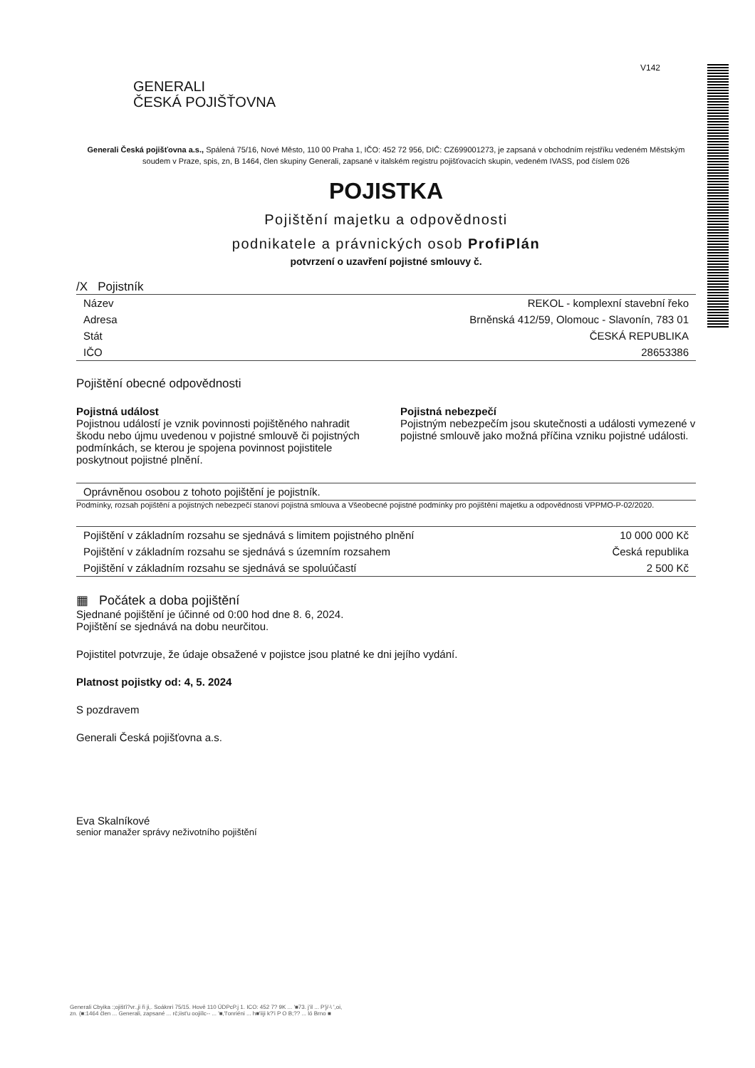V142
GENERALI
ČESKÁ POJIŠŤOVNA
Generali Česká pojišťovna a.s., Spálená 75/16, Nové Město, 110 00 Praha 1, IČO: 452 72 956, DIČ: CZ699001273, je zapsaná v obchodním rejstříku vedeném Městským soudem v Praze, spis, zn, B 1464, člen skupiny Generali, zapsané v italském registru pojišťovacích skupin, vedeném IVASS, pod číslem 026
POJISTKA
Pojištění majetku a odpovědnosti
podnikatele a právnických osob ProfiPlán
potvrzení o uzavření pojistné smlouvy č.
/X Pojistník
| Název | REKOL - komplexní stavební řeko |
| Adresa | Brněnská 412/59, Olomouc - Slavonín, 783 01 |
| Stát | ČESKÁ REPUBLIKA |
| IČO | 28653386 |
Pojištění obecné odpovědnosti
Pojistná událost
Pojistnou událostí je vznik povinnosti pojištěného nahradit škodu nebo újmu uvedenou v pojistné smlouvě či pojistných podmínkách, se kterou je spojena povinnost pojistitele poskytnout pojistné plnění.
Pojistná nebezpečí
Pojistným nebezpečím jsou skutečnosti a události vymezené v pojistné smlouvě jako možná příčina vzniku pojistné události.
| Oprávněnou osobou z tohoto pojištění je pojistník. |
Podmínky, rozsah pojištění a pojistných nebezpečí stanoví pojistná smlouva a Všeobecné pojistné podmínky pro pojištění majetku a odpovědnosti VPPMO-P-02/2020.
| Pojištění v základním rozsahu se sjednává s limitem pojistného plnění | 10 000 000 Kč |
| Pojištění v základním rozsahu se sjednává s územním rozsahem | Česká republika |
| Pojištění v základním rozsahu se sjednává se spoluúčastí | 2 500 Kč |
▦ Počátek a doba pojištění
Sjednané pojištění je účinné od 0:00 hod dne 8. 6, 2024.
Pojištění se sjednává na dobu neurčitou.
Pojistitel potvrzuje, že údaje obsažené v pojistce jsou platné ke dni jejího vydání.
Platnost pojistky od: 4, 5. 2024
S pozdravem
Generali Česká pojišťovna a.s.
Eva Skalníkové
senior manažer správy neživotního pojištění
Generali Cbyika :;ojišťi?vr.,ji ři ji,. Soáknri 75/15. Hově 110 ÚDPcP.j 1. ICO: 452 7? 9K ... '■73. j'il ... P'j/-\ ',oi,
zn. (■:1464 člen ... Generali, zapsané ... rč;iist'u oojiílc-- ... '■,'l'onriéni ... h■'iiji k?'i P O B;?? ... ló Brno ■